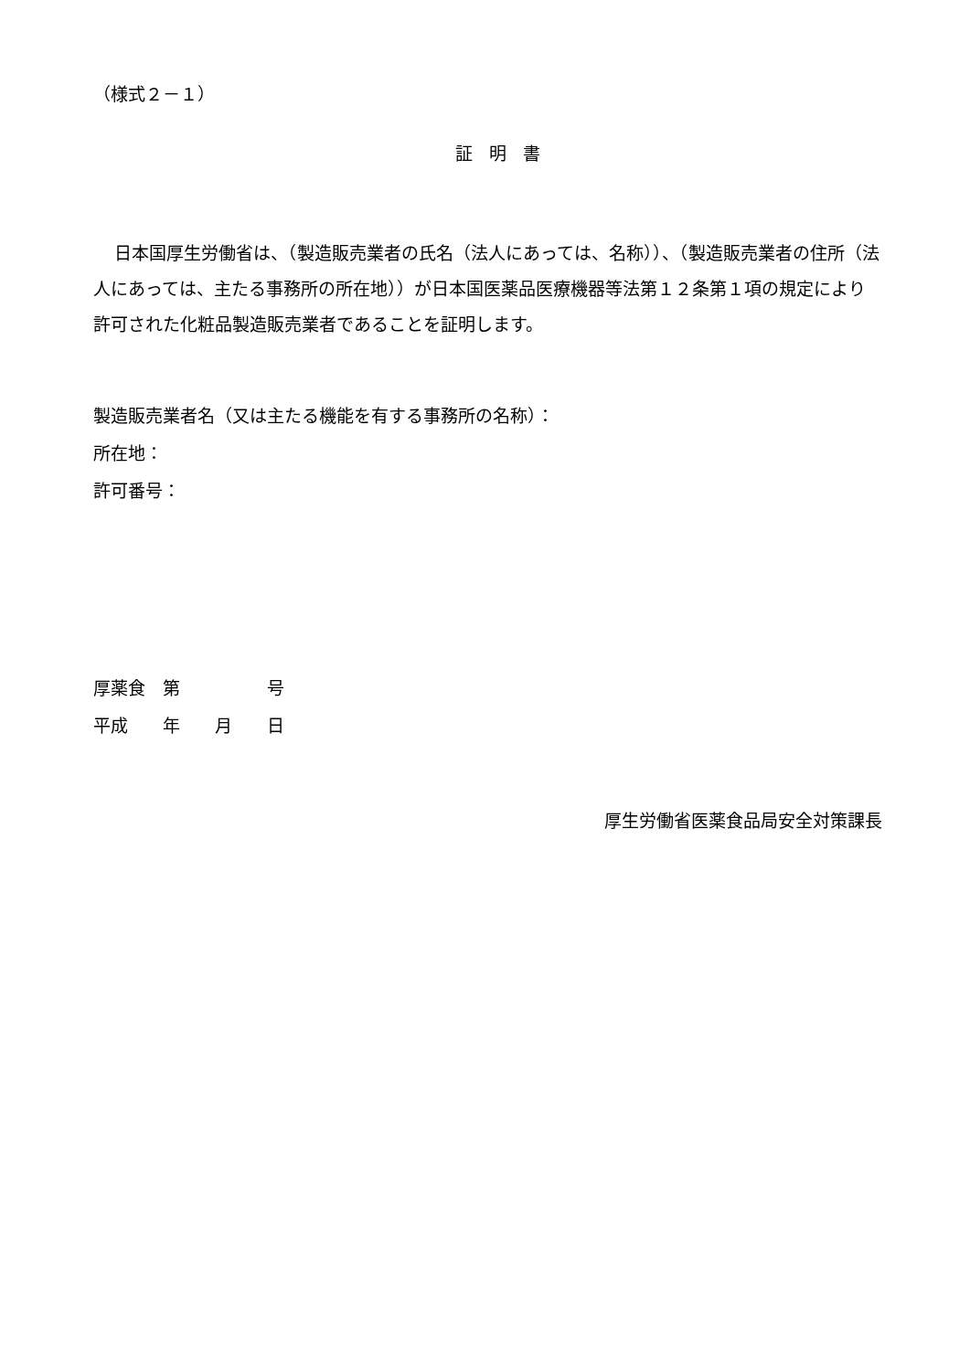（様式２－１）
証明書
日本国厚生労働省は、（製造販売業者の氏名（法人にあっては、名称））、（製造販売業者の住所（法人にあっては、主たる事務所の所在地））が日本国医薬品医療機器等法第１２条第１項の規定により許可された化粧品製造販売業者であることを証明します。
製造販売業者名（又は主たる機能を有する事務所の名称）：
所在地：
許可番号：
厚薬食　第　　　　　号
平成　　年　　月　　日
厚生労働省医薬食品局安全対策課長